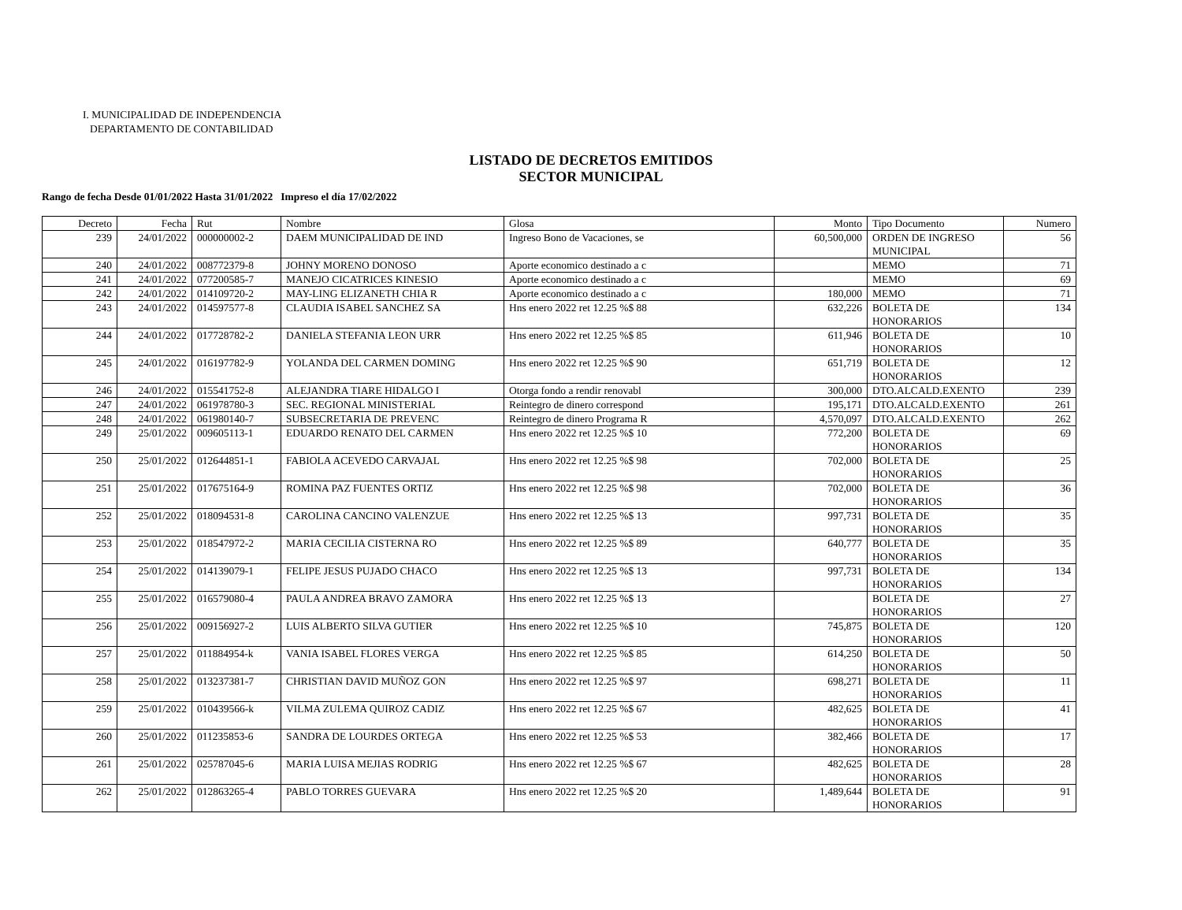I. MUNICIPALIDAD DE INDEPENDENCIA
DEPARTAMENTO DE CONTABILIDAD
LISTADO DE DECRETOS EMITIDOS
SECTOR MUNICIPAL
Rango de fecha Desde 01/01/2022 Hasta 31/01/2022 Impreso el día 17/02/2022
| Decreto | Fecha | Rut | Nombre | Glosa | Monto | Tipo Documento | Numero |
| --- | --- | --- | --- | --- | --- | --- | --- |
| 239 | 24/01/2022 | 000000002-2 | DAEM MUNICIPALIDAD DE IND | Ingreso Bono de Vacaciones, se | 60,500,000 | ORDEN DE INGRESO MUNICIPAL | 56 |
| 240 | 24/01/2022 | 008772379-8 | JOHNY MORENO DONOSO | Aporte economico destinado a c | | MEMO | 71 |
| 241 | 24/01/2022 | 077200585-7 | MANEJO CICATRICES KINESIO | Aporte economico destinado a c | | MEMO | 69 |
| 242 | 24/01/2022 | 014109720-2 | MAY-LING ELIZANETH CHIA R | Aporte economico destinado a c | 180,000 | MEMO | 71 |
| 243 | 24/01/2022 | 014597577-8 | CLAUDIA ISABEL SANCHEZ SA | Hns enero 2022 ret 12.25 %$ 88 | 632,226 | BOLETA DE HONORARIOS | 134 |
| 244 | 24/01/2022 | 017728782-2 | DANIELA STEFANIA LEON URR | Hns enero 2022 ret 12.25 %$ 85 | 611,946 | BOLETA DE HONORARIOS | 10 |
| 245 | 24/01/2022 | 016197782-9 | YOLANDA DEL CARMEN DOMING | Hns enero 2022 ret 12.25 %$ 90 | 651,719 | BOLETA DE HONORARIOS | 12 |
| 246 | 24/01/2022 | 015541752-8 | ALEJANDRA TIARE HIDALGO I | Otorga fondo a rendir renovabl | 300,000 | DTO.ALCALD.EXENTO | 239 |
| 247 | 24/01/2022 | 061978780-3 | SEC. REGIONAL MINISTERIAL | Reintegro de dinero correspond | 195,171 | DTO.ALCALD.EXENTO | 261 |
| 248 | 24/01/2022 | 061980140-7 | SUBSECRETARIA DE PREVENC | Reintegro de dinero Programa R | 4,570,097 | DTO.ALCALD.EXENTO | 262 |
| 249 | 25/01/2022 | 009605113-1 | EDUARDO RENATO DEL CARMEN | Hns enero 2022 ret 12.25 %$ 10 | 772,200 | BOLETA DE HONORARIOS | 69 |
| 250 | 25/01/2022 | 012644851-1 | FABIOLA ACEVEDO CARVAJAL | Hns enero 2022 ret 12.25 %$ 98 | 702,000 | BOLETA DE HONORARIOS | 25 |
| 251 | 25/01/2022 | 017675164-9 | ROMINA PAZ FUENTES ORTIZ | Hns enero 2022 ret 12.25 %$ 98 | 702,000 | BOLETA DE HONORARIOS | 36 |
| 252 | 25/01/2022 | 018094531-8 | CAROLINA CANCINO VALENZUE | Hns enero 2022 ret 12.25 %$ 13 | 997,731 | BOLETA DE HONORARIOS | 35 |
| 253 | 25/01/2022 | 018547972-2 | MARIA CECILIA CISTERNA RO | Hns enero 2022 ret 12.25 %$ 89 | 640,777 | BOLETA DE HONORARIOS | 35 |
| 254 | 25/01/2022 | 014139079-1 | FELIPE JESUS PUJADO CHACO | Hns enero 2022 ret 12.25 %$ 13 | 997,731 | BOLETA DE HONORARIOS | 134 |
| 255 | 25/01/2022 | 016579080-4 | PAULA ANDREA BRAVO ZAMORA | Hns enero 2022 ret 12.25 %$ 13 | | BOLETA DE HONORARIOS | 27 |
| 256 | 25/01/2022 | 009156927-2 | LUIS ALBERTO SILVA GUTIER | Hns enero 2022 ret 12.25 %$ 10 | 745,875 | BOLETA DE HONORARIOS | 120 |
| 257 | 25/01/2022 | 011884954-k | VANIA ISABEL FLORES VERGA | Hns enero 2022 ret 12.25 %$ 85 | 614,250 | BOLETA DE HONORARIOS | 50 |
| 258 | 25/01/2022 | 013237381-7 | CHRISTIAN DAVID MUÑOZ GON | Hns enero 2022 ret 12.25 %$ 97 | 698,271 | BOLETA DE HONORARIOS | 11 |
| 259 | 25/01/2022 | 010439566-k | VILMA ZULEMA QUIROZ CADIZ | Hns enero 2022 ret 12.25 %$ 67 | 482,625 | BOLETA DE HONORARIOS | 41 |
| 260 | 25/01/2022 | 011235853-6 | SANDRA DE LOURDES ORTEGA | Hns enero 2022 ret 12.25 %$ 53 | 382,466 | BOLETA DE HONORARIOS | 17 |
| 261 | 25/01/2022 | 025787045-6 | MARIA LUISA MEJIAS RODRIG | Hns enero 2022 ret 12.25 %$ 67 | 482,625 | BOLETA DE HONORARIOS | 28 |
| 262 | 25/01/2022 | 012863265-4 | PABLO TORRES GUEVARA | Hns enero 2022 ret 12.25 %$ 20 | 1,489,644 | BOLETA DE HONORARIOS | 91 |